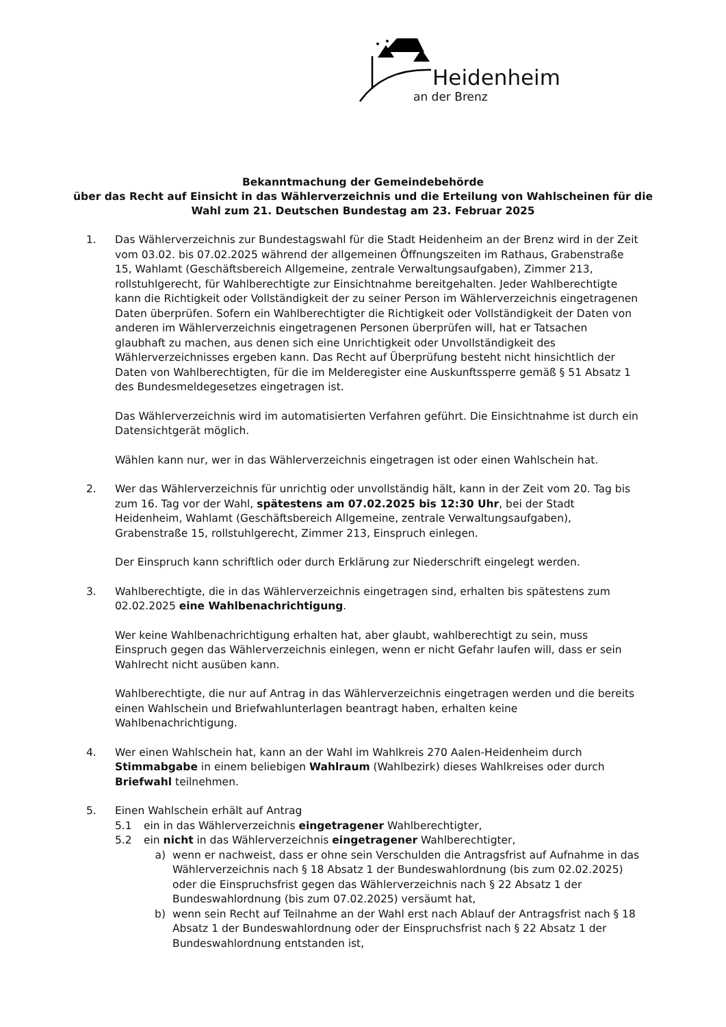Heidenheim
an der Brenz
Bekanntmachung der Gemeindebehörde
über das Recht auf Einsicht in das Wählerverzeichnis und die Erteilung von Wahlscheinen für die
Wahl zum 21. Deutschen Bundestag am 23. Februar 2025
1. Das Wählerverzeichnis zur Bundestagswahl für die Stadt Heidenheim an der Brenz wird in der Zeit vom 03.02. bis 07.02.2025 während der allgemeinen Öffnungszeiten im Rathaus, Grabenstraße 15, Wahlamt (Geschäftsbereich Allgemeine, zentrale Verwaltungsaufgaben), Zimmer 213, rollstuhlgerecht, für Wahlberechtigte zur Einsichtnahme bereitgehalten. Jeder Wahlberechtigte kann die Richtigkeit oder Vollständigkeit der zu seiner Person im Wählerverzeichnis eingetragenen Daten überprüfen. Sofern ein Wahlberechtigter die Richtigkeit oder Vollständigkeit der Daten von anderen im Wählerverzeichnis eingetragenen Personen überprüfen will, hat er Tatsachen glaubhaft zu machen, aus denen sich eine Unrichtigkeit oder Unvollständigkeit des Wählerverzeichnisses ergeben kann. Das Recht auf Überprüfung besteht nicht hinsichtlich der Daten von Wahlberechtigten, für die im Melderegister eine Auskunftssperre gemäß § 51 Absatz 1 des Bundesmeldegesetzes eingetragen ist.
Das Wählerverzeichnis wird im automatisierten Verfahren geführt. Die Einsichtnahme ist durch ein Datensichtgerät möglich.
Wählen kann nur, wer in das Wählerverzeichnis eingetragen ist oder einen Wahlschein hat.
2. Wer das Wählerverzeichnis für unrichtig oder unvollständig hält, kann in der Zeit vom 20. Tag bis zum 16. Tag vor der Wahl, spätestens am 07.02.2025 bis 12:30 Uhr, bei der Stadt Heidenheim, Wahlamt (Geschäftsbereich Allgemeine, zentrale Verwaltungsaufgaben), Grabenstraße 15, rollstuhlgerecht, Zimmer 213, Einspruch einlegen.
Der Einspruch kann schriftlich oder durch Erklärung zur Niederschrift eingelegt werden.
3. Wahlberechtigte, die in das Wählerverzeichnis eingetragen sind, erhalten bis spätestens zum 02.02.2025 eine Wahlbenachrichtigung.
Wer keine Wahlbenachrichtigung erhalten hat, aber glaubt, wahlberechtigt zu sein, muss Einspruch gegen das Wählerverzeichnis einlegen, wenn er nicht Gefahr laufen will, dass er sein Wahlrecht nicht ausüben kann.
Wahlberechtigte, die nur auf Antrag in das Wählerverzeichnis eingetragen werden und die bereits einen Wahlschein und Briefwahlunterlagen beantragt haben, erhalten keine Wahlbenachrichtigung.
4. Wer einen Wahlschein hat, kann an der Wahl im Wahlkreis 270 Aalen-Heidenheim durch Stimmabgabe in einem beliebigen Wahlraum (Wahlbezirk) dieses Wahlkreises oder durch Briefwahl teilnehmen.
5. Einen Wahlschein erhält auf Antrag
5.1 ein in das Wählerverzeichnis eingetragener Wahlberechtigter,
5.2 ein nicht in das Wählerverzeichnis eingetragener Wahlberechtigter,
a) wenn er nachweist, dass er ohne sein Verschulden die Antragsfrist auf Aufnahme in das Wählerverzeichnis nach § 18 Absatz 1 der Bundeswahlordnung (bis zum 02.02.2025) oder die Einspruchsfrist gegen das Wählerverzeichnis nach § 22 Absatz 1 der Bundeswahlordnung (bis zum 07.02.2025) versäumt hat,
b) wenn sein Recht auf Teilnahme an der Wahl erst nach Ablauf der Antragsfrist nach § 18 Absatz 1 der Bundeswahlordnung oder der Einspruchsfrist nach § 22 Absatz 1 der Bundeswahlordnung entstanden ist,